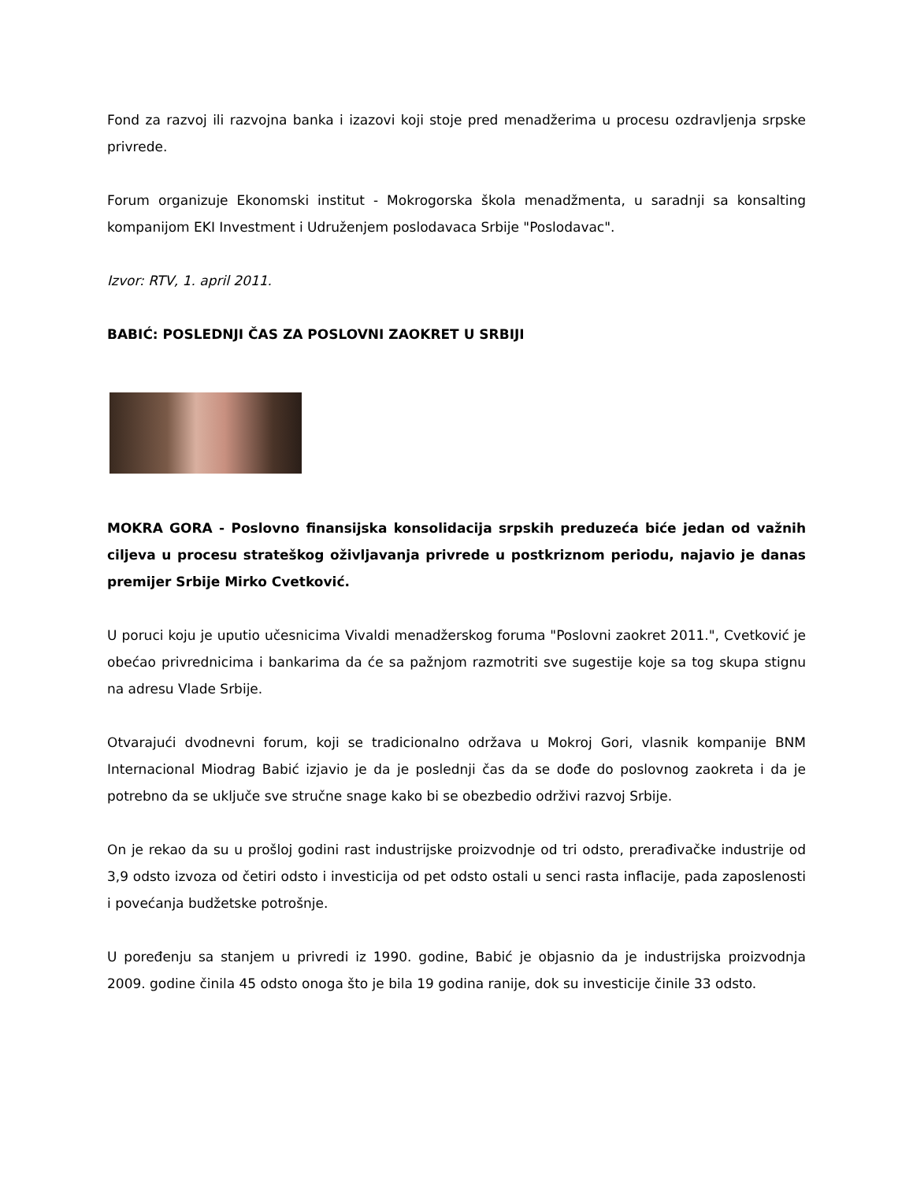Fond za razvoj ili razvojna banka i izazovi koji stoje pred menadžerima u procesu ozdravljenja srpske privrede.
Forum organizuje Ekonomski institut - Mokrogorska škola menadžmenta, u saradnji sa konsalting kompanijom EKI Investment i Udruženjem poslodavaca Srbije "Poslodavac".
Izvor: RTV, 1. april 2011.
BABIĆ: POSLEDNJI ČAS ZA POSLOVNI ZAOKRET U SRBIJI
MOKRA GORA - Poslovno finansijska konsolidacija srpskih preduzeća biće jedan od važnih ciljeva u procesu strateškog oživljavanja privrede u postkriznom periodu, najavio je danas premijer Srbije Mirko Cvetković.
U poruci koju je uputio učesnicima Vivaldi menadžerskog foruma "Poslovni zaokret 2011.", Cvetković je obećao privrednicima i bankarima da će sa pažnjom razmotriti sve sugestije koje sa tog skupa stignu na adresu Vlade Srbije.
Otvarajući dvodnevni forum, koji se tradicionalno održava u Mokroj Gori, vlasnik kompanije BNM Internacional Miodrag Babić izjavio je da je poslednji čas da se dođe do poslovnog zaokreta i da je potrebno da se uključe sve stručne snage kako bi se obezbedio održivi razvoj Srbije.
On je rekao da su u prošloj godini rast industrijske proizvodnje od tri odsto, prerađivačke industrije od 3,9 odsto izvoza od četiri odsto i investicija od pet odsto ostali u senci rasta inflacije, pada zaposlenosti i povećanja budžetske potrošnje.
U poređenju sa stanjem u privredi iz 1990. godine, Babić je objasnio da je industrijska proizvodnja 2009. godine činila 45 odsto onoga što je bila 19 godina ranije, dok su investicije činile 33 odsto.